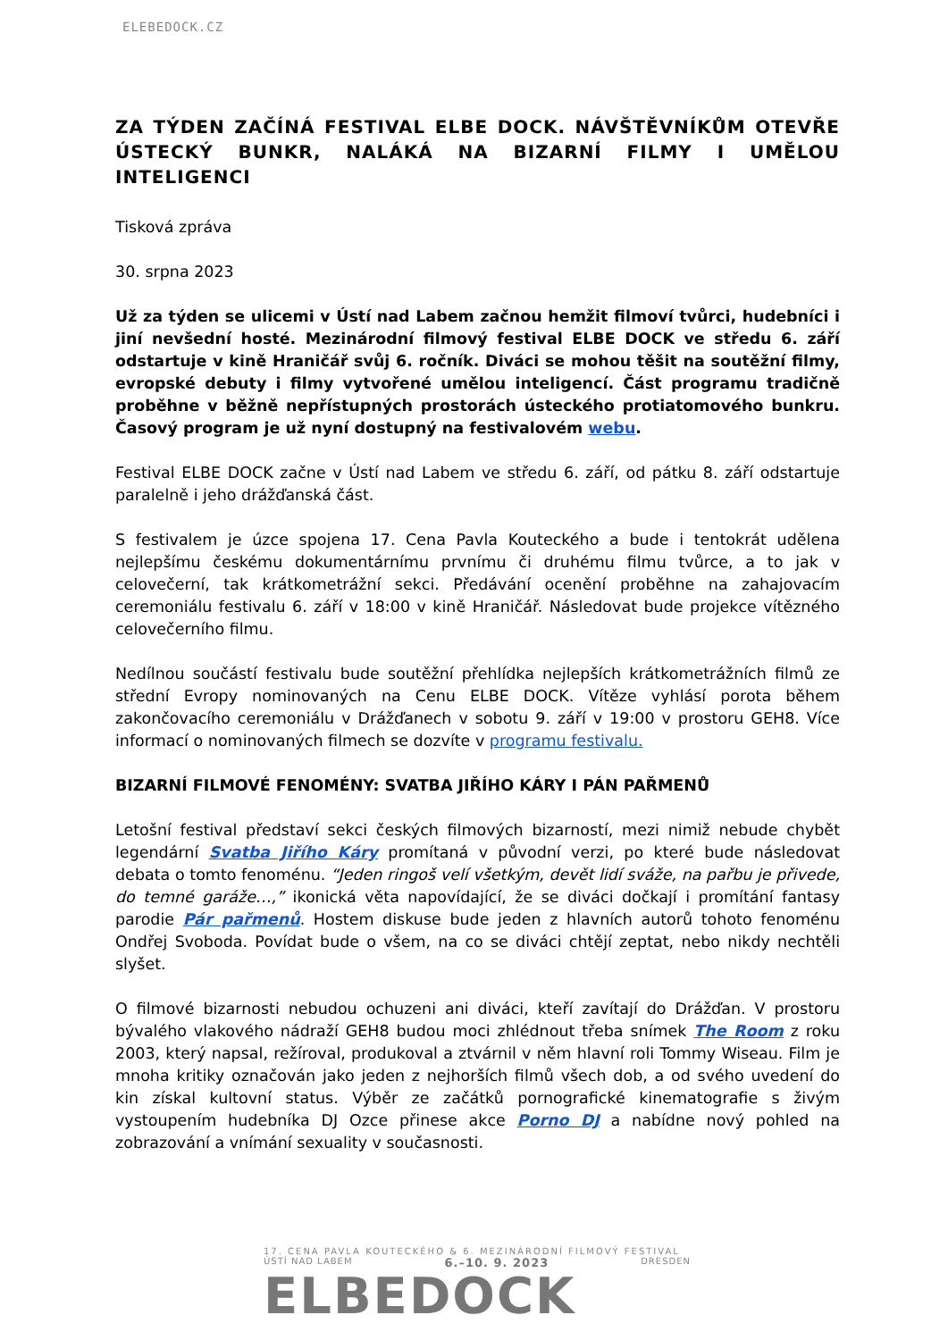ELEBEDOCK.CZ
ZA TÝDEN ZAČÍNÁ FESTIVAL ELBE DOCK. NÁVŠTĚVNÍKŮM OTEVŘE ÚSTECKÝ BUNKR, NALÁKÁ NA BIZARNÍ FILMY I UMĚLOU INTELIGENCI
Tisková zpráva
30. srpna 2023
Už za týden se ulicemi v Ústí nad Labem začnou hemžit filmoví tvůrci, hudebníci i jiní nevšední hosté. Mezinárodní filmový festival ELBE DOCK ve středu 6. září odstartuje v kině Hraničář svůj 6. ročník. Diváci se mohou těšit na soutěžní filmy, evropské debuty i filmy vytvořené umělou inteligencí. Část programu tradičně proběhne v běžně nepřístupných prostorách ústeckého protiatomového bunkru. Časový program je už nyní dostupný na festivalovém webu.
Festival ELBE DOCK začne v Ústí nad Labem ve středu 6. září, od pátku 8. září odstartuje paralelně i jeho drážďanská část.
S festivalem je úzce spojena 17. Cena Pavla Kouteckého a bude i tentokrát udělena nejlepšímu českému dokumentárnímu prvnímu či druhému filmu tvůrce, a to jak v celovečerní, tak krátkometrážní sekci. Předávání ocenění proběhne na zahajovacím ceremoniálu festivalu 6. září v 18:00 v kině Hraničář. Následovat bude projekce vítězného celovečerního filmu.
Nedílnou součástí festivalu bude soutěžní přehlídka nejlepších krátkometrážních filmů ze střední Evropy nominovaných na Cenu ELBE DOCK. Vítěze vyhlásí porota během zakončovacího ceremoniálu v Drážďanech v sobotu 9. září v 19:00 v prostoru GEH8. Více informací o nominovaných filmech se dozvíte v programu festivalu.
BIZARNÍ FILMOVÉ FENOMÉNY: SVATBA JIŘÍHO KÁRY I PÁN PAŘMENŮ
Letošní festival představí sekci českých filmových bizarností, mezi nimiž nebude chybět legendární Svatba Jiřího Káry promítaná v původní verzi, po které bude následovat debata o tomto fenoménu. “Jeden ringoš velí všetkým, devět lidí sváže, na pařbu je přivede, do temné garáže…,” ikonická věta napovídající, že se diváci dočkají i promítání fantasy parodie Pár pařmenů. Hostem diskuse bude jeden z hlavních autorů tohoto fenoménu Ondřej Svoboda. Povídat bude o všem, na co se diváci chtějí zeptat, nebo nikdy nechtěli slyšet.
O filmové bizarnosti nebudou ochuzeni ani diváci, kteří zavítají do Drážďan. V prostoru bývalého vlakového nádraží GEH8 budou moci zhlédnout třeba snímek The Room z roku 2003, který napsal, režíroval, produkoval a ztvárnil v něm hlavní roli Tommy Wiseau. Film je mnoha kritiky označován jako jeden z nejhorších filmů všech dob, a od svého uvedení do kin získal kultovní status. Výběr ze začátků pornografické kinematografie s živým vystoupením hudebníka DJ Ozce přinese akce Porno DJ a nabídne nový pohled na zobrazování a vnímání sexuality v současnosti.
17. CENA PAVLA KOUTECKÉHO & 6. MEZINÁRODNÍ FILMOVÝ FESTIVAL
ÚSTÍ NAD LABEM 6.–10. 9. 2023 DRESDEN
ELBEDOCK